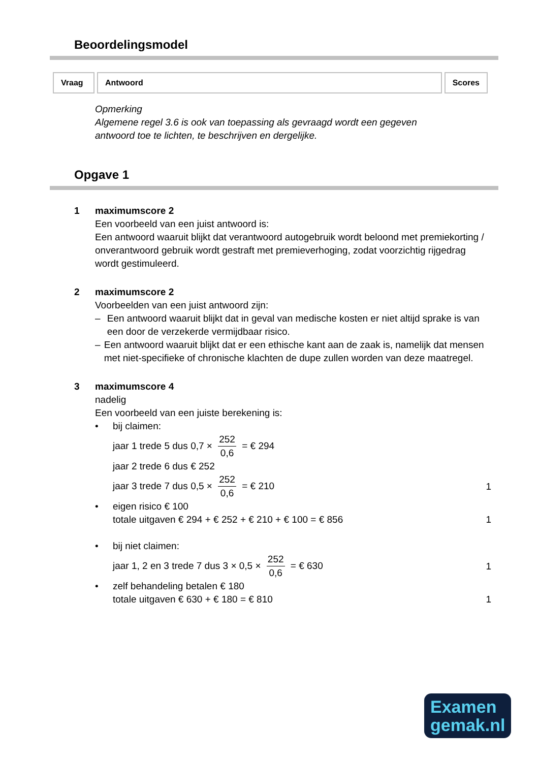Beoordelingsmodel
| Vraag | Antwoord | Scores |
Opmerking
Algemene regel 3.6 is ook van toepassing als gevraagd wordt een gegeven antwoord toe te lichten, te beschrijven en dergelijke.
Opgave 1
1 maximumscore 2
Een voorbeeld van een juist antwoord is:
Een antwoord waaruit blijkt dat verantwoord autogebruik wordt beloond met premiekorting / onverantwoord gebruik wordt gestraft met premieverhoging, zodat voorzichtig rijgedrag wordt gestimuleerd.
2 maximumscore 2
Voorbeelden van een juist antwoord zijn:
– Een antwoord waaruit blijkt dat in geval van medische kosten er niet altijd sprake is van een door de verzekerde vermijdbaar risico.
– Een antwoord waaruit blijkt dat er een ethische kant aan de zaak is, namelijk dat mensen met niet-specifieke of chronische klachten de dupe zullen worden van deze maatregel.
3 maximumscore 4
nadelig
Een voorbeeld van een juiste berekening is:
• bij claimen:
jaar 1 trede 5 dus 0,7 × 252 0,6 = € 294
jaar 2 trede 6 dus € 252
jaar 3 trede 7 dus 0,5 × 252 0,6 = € 210
1
• eigen risico € 100
totale uitgaven € 294 + € 252 + € 210 + € 100 = € 856
1
• bij niet claimen:
jaar 1, 2 en 3 trede 7 dus 3 × 0,5 × 252 0,6 = € 630
1
• zelf behandeling betalen € 180
totale uitgaven € 630 + € 180 = € 810
1
Examen
gemak.nl